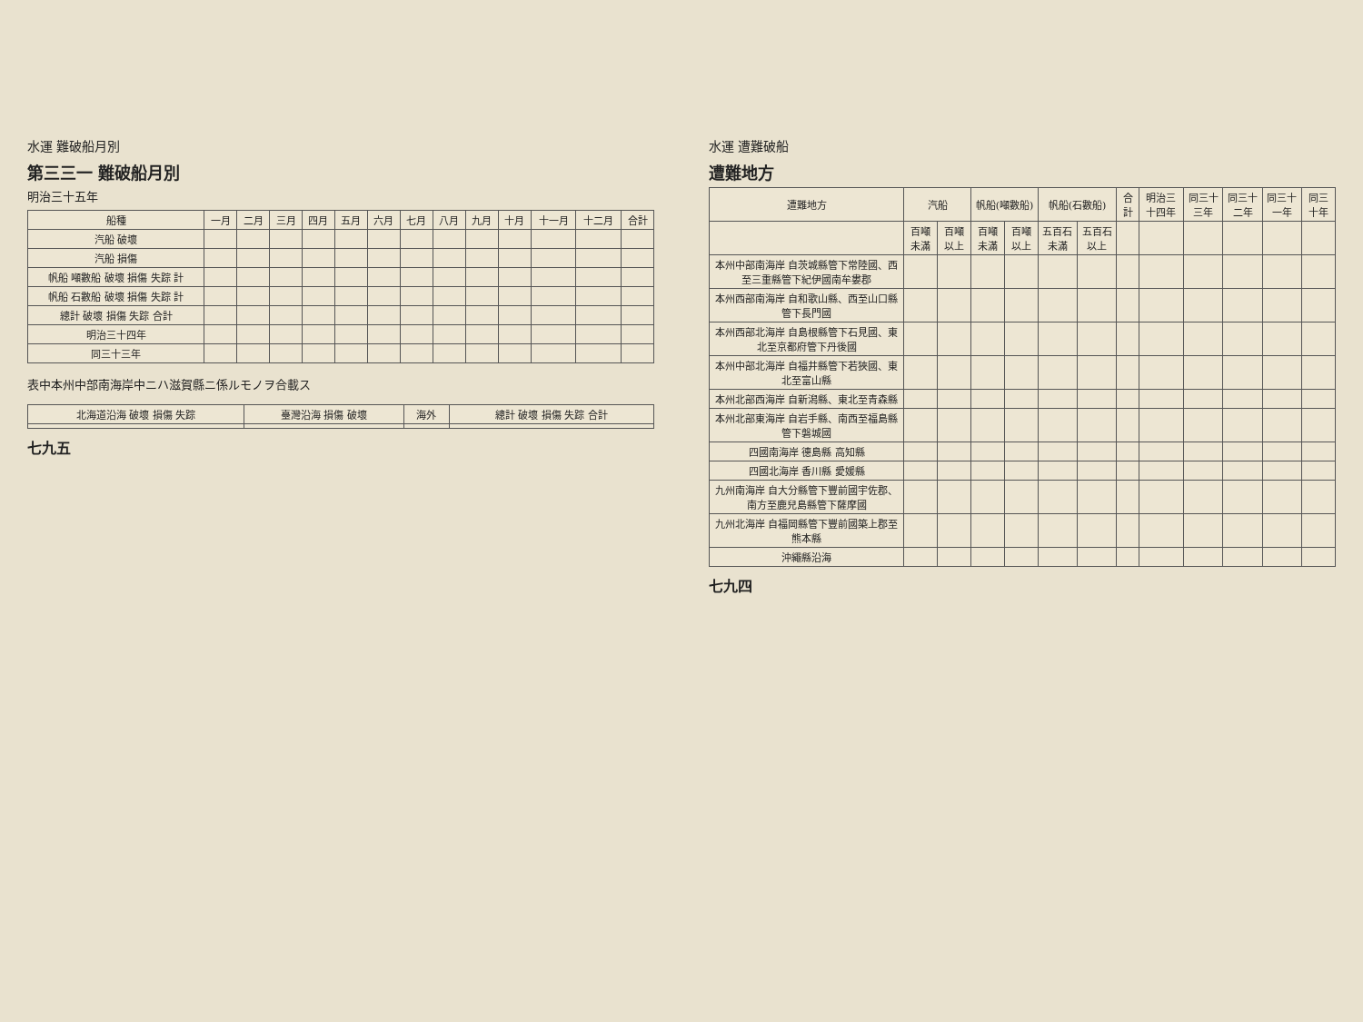水運 遭難破船
遭難地方
| 遭難地方 | 汽船 | | 帆船(噸數船) | | 帆船(石數船) | | 合計 | 明治三十四年 | 同三十三年 | 同三十二年 | 同三十一年 | 同三十年 |
| --- | --- | --- | --- | --- | --- | --- | --- | --- | --- | --- | --- | --- |
| | 百噸未滿 | 百噸以上 | 百噸未滿 | 百噸以上 | 五百石未滿 | 五百石以上 | | | | | | |
| 本州中部南海岸 自茨城縣管下常陸國、西至三重縣管下紀伊國南牟婁郡 | | | | | | | | | | | | |
| 本州西部南海岸 自和歌山縣、西至山口縣管下長門國 | | | | | | | | | | | | |
| 本州西部北海岸 自島根縣管下石見國、東北至京都府管下丹後國 | | | | | | | | | | | | |
| 本州中部北海岸 自福井縣管下若狹國、東北至富山縣 | | | | | | | | | | | | |
| 本州北部西海岸 自新潟縣、東北至青森縣 | | | | | | | | | | | | |
| 本州北部東海岸 自岩手縣、南西至福島縣管下磐城國 | | | | | | | | | | | | |
| 四國南海岸 德島縣 高知縣 | | | | | | | | | | | | |
| 四國北海岸 香川縣 愛媛縣 | | | | | | | | | | | | |
| 九州南海岸 自大分縣管下豐前國宇佐郡、南方至鹿兒島縣管下薩摩國 | | | | | | | | | | | | |
| 九州北海岸 自福岡縣管下豐前國築上郡至熊本縣 | | | | | | | | | | | | |
| 沖繩縣沿海 | | | | | | | | | | | | |
七九四
水運 難破船月別
第三三一 難破船月別
明治三十五年
| 船種 | 一月 | 二月 | 三月 | 四月 | 五月 | 六月 | 七月 | 八月 | 九月 | 十月 | 十一月 | 十二月 | 合計 |
| --- | --- | --- | --- | --- | --- | --- | --- | --- | --- | --- | --- | --- | --- |
| 汽船 破壞 | | | | | | | | | | | | | |
| 汽船 損傷 | | | | | | | | | | | | | |
| 帆船 噸數船 破壞 損傷 失踪 計 | | | | | | | | | | | | | |
| 帆船 石數船 破壞 損傷 失踪 計 | | | | | | | | | | | | | |
| 總計 破壞 損傷 失踪 合計 | | | | | | | | | | | | | |
| 明治三十四年 | | | | | | | | | | | | | |
| 同三十三年 | | | | | | | | | | | | | |
表中本州中部南海岸中ニハ滋賀縣ニ係ルモノヲ合載ス
| 北海道沿海 破壞 損傷 失踪 | 臺灣沿海 損傷 破壞 | 海外 | 總計 破壞 損傷 失踪 合計 |
| --- | --- | --- | --- |
七九五